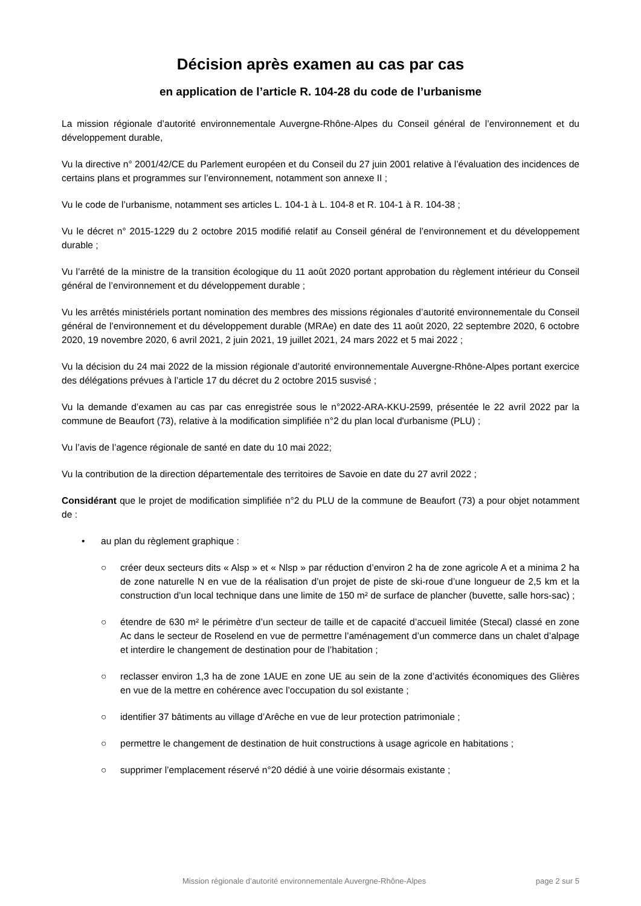Décision après examen au cas par cas
en application de l’article R. 104-28 du code de l’urbanisme
La mission régionale d’autorité environnementale Auvergne-Rhône-Alpes du Conseil général de l’environnement et du développement durable,
Vu la directive n° 2001/42/CE du Parlement européen et du Conseil du 27 juin 2001 relative à l’évaluation des incidences de certains plans et programmes sur l’environnement, notamment son annexe II ;
Vu le code de l’urbanisme, notamment ses articles L. 104-1 à L. 104-8 et R. 104-1 à R. 104-38 ;
Vu le décret n° 2015-1229 du 2 octobre 2015 modifié relatif au Conseil général de l’environnement et du développement durable ;
Vu l’arrêté de la ministre de la transition écologique du 11 août 2020 portant approbation du règlement intérieur du Conseil général de l’environnement et du développement durable ;
Vu les arrêtés ministériels portant nomination des membres des missions régionales d’autorité environnementale du Conseil général de l’environnement et du développement durable (MRAe) en date des 11 août 2020, 22 septembre 2020, 6 octobre 2020, 19 novembre 2020, 6 avril 2021, 2 juin 2021, 19 juillet 2021, 24 mars 2022 et 5 mai 2022 ;
Vu la décision du 24 mai 2022 de la mission régionale d’autorité environnementale Auvergne-Rhône-Alpes portant exercice des délégations prévues à l’article 17 du décret du 2 octobre 2015 susvisé ;
Vu la demande d’examen au cas par cas enregistrée sous le n°2022-ARA-KKU-2599, présentée le 22 avril 2022 par la commune de Beaufort (73), relative à la modification simplifiée n°2 du plan local d'urbanisme (PLU) ;
Vu l’avis de l’agence régionale de santé en date du 10 mai 2022;
Vu la contribution de la direction départementale des territoires de Savoie en date du 27 avril 2022 ;
Considérant que le projet de modification simplifiée n°2 du PLU de la commune de Beaufort (73) a pour objet notamment de :
• au plan du règlement graphique :
○ créer deux secteurs dits « Alsp » et « Nlsp » par réduction d’environ 2 ha de zone agricole A et a minima 2 ha de zone naturelle N en vue de la réalisation d’un projet de piste de ski-roue d’une longueur de 2,5 km et la construction d’un local technique dans une limite de 150 m² de surface de plancher (buvette, salle hors-sac) ;
○ étendre de 630 m² le périmètre d’un secteur de taille et de capacité d’accueil limitée (Stecal) classé en zone Ac dans le secteur de Roselend en vue de permettre l’aménagement d’un commerce dans un chalet d’alpage et interdire le changement de destination pour de l’habitation ;
○ reclasser environ 1,3 ha de zone 1AUE en zone UE au sein de la zone d’activités économiques des Glières en vue de la mettre en cohérence avec l’occupation du sol existante ;
○ identifier 37 bâtiments au village d’Arêche en vue de leur protection patrimoniale ;
○ permettre le changement de destination de huit constructions à usage agricole en habitations ;
○ supprimer l’emplacement réservé n°20 dédié à une voirie désormais existante ;
Mission régionale d’autorité environnementale Auvergne-Rhône-Alpes page 2 sur 5